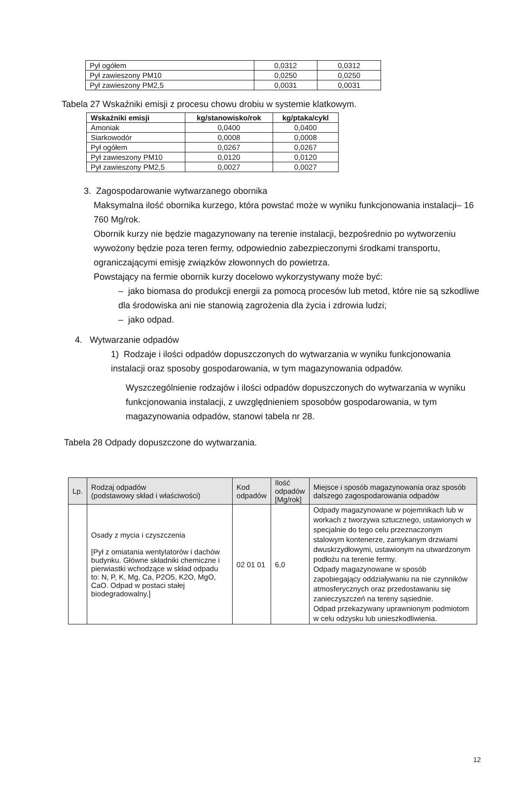| Pył ogółem | 0,0312 | 0,0312 |
| Pył zawieszony PM10 | 0,0250 | 0,0250 |
| Pył zawieszony PM2,5 | 0,0031 | 0,0031 |
Tabela 27 Wskaźniki emisji z procesu chowu drobiu w systemie klatkowym.
| Wskaźniki emisji | kg/stanowisko/rok | kg/ptaka/cykl |
| --- | --- | --- |
| Amoniak | 0,0400 | 0,0400 |
| Siarkowodór | 0,0008 | 0,0008 |
| Pył ogółem | 0,0267 | 0,0267 |
| Pył zawieszony PM10 | 0,0120 | 0,0120 |
| Pył zawieszony PM2,5 | 0,0027 | 0,0027 |
3. Zagospodarowanie wytwarzanego obornika
Maksymalna ilość obornika kurzego, która powstać może w wyniku funkcjonowania instalacji– 16 760 Mg/rok.
Obornik kurzy nie będzie magazynowany na terenie instalacji, bezpośrednio po wytworzeniu wywożony będzie poza teren fermy, odpowiednio zabezpieczonymi środkami transportu, ograniczającymi emisję związków złowonnych do powietrza.
Powstający na fermie obornik kurzy docelowo wykorzystywany może być:
– jako biomasa do produkcji energii za pomocą procesów lub metod, które nie są szkodliwe dla środowiska ani nie stanowią zagrożenia dla życia i zdrowia ludzi;
– jako odpad.
4. Wytwarzanie odpadów
1) Rodzaje i ilości odpadów dopuszczonych do wytwarzania w wyniku funkcjonowania instalacji oraz sposoby gospodarowania, w tym magazynowania odpadów.
Wyszczególnienie rodzajów i ilości odpadów dopuszczonych do wytwarzania w wyniku funkcjonowania instalacji, z uwzględnieniem sposobów gospodarowania, w tym magazynowania odpadów, stanowi tabela nr 28.
Tabela 28 Odpady dopuszczone do wytwarzania.
| Lp. | Rodzaj odpadów (podstawowy skład i właściwości) | Kod odpadów | Ilość odpadów [Mg/rok] | Miejsce i sposób magazynowania oraz sposób dalszego zagospodarowania odpadów |
| --- | --- | --- | --- | --- |
| | Osady z mycia i czyszczenia [Pył z omiatania wentylatorów i dachów budynku. Główne składniki chemiczne i pierwiastki wchodzące w skład odpadu to: N, P, K, Mg, Ca, P2O5, K2O, MgO, CaO. Odpad w postaci stałej biodegradowalny.] | 02 01 01 | 6,0 | Odpady magazynowane w pojemnikach lub w workach z tworzywa sztucznego, ustawionych w specjalnie do tego celu przeznaczonym stalowym kontenerze, zamykanym drzwiami dwuskrzydłowymi, ustawionym na utwardzonym podłożu na terenie fermy. Odpady magazynowane w sposób zapobiegający oddziaływaniu na nie czynników atmosferycznych oraz przedostawaniu się zanieczyszczeń na tereny sąsiednie. Odpad przekazywany uprawnionym podmiotom w celu odzysku lub unieszkodliwienia. |
12